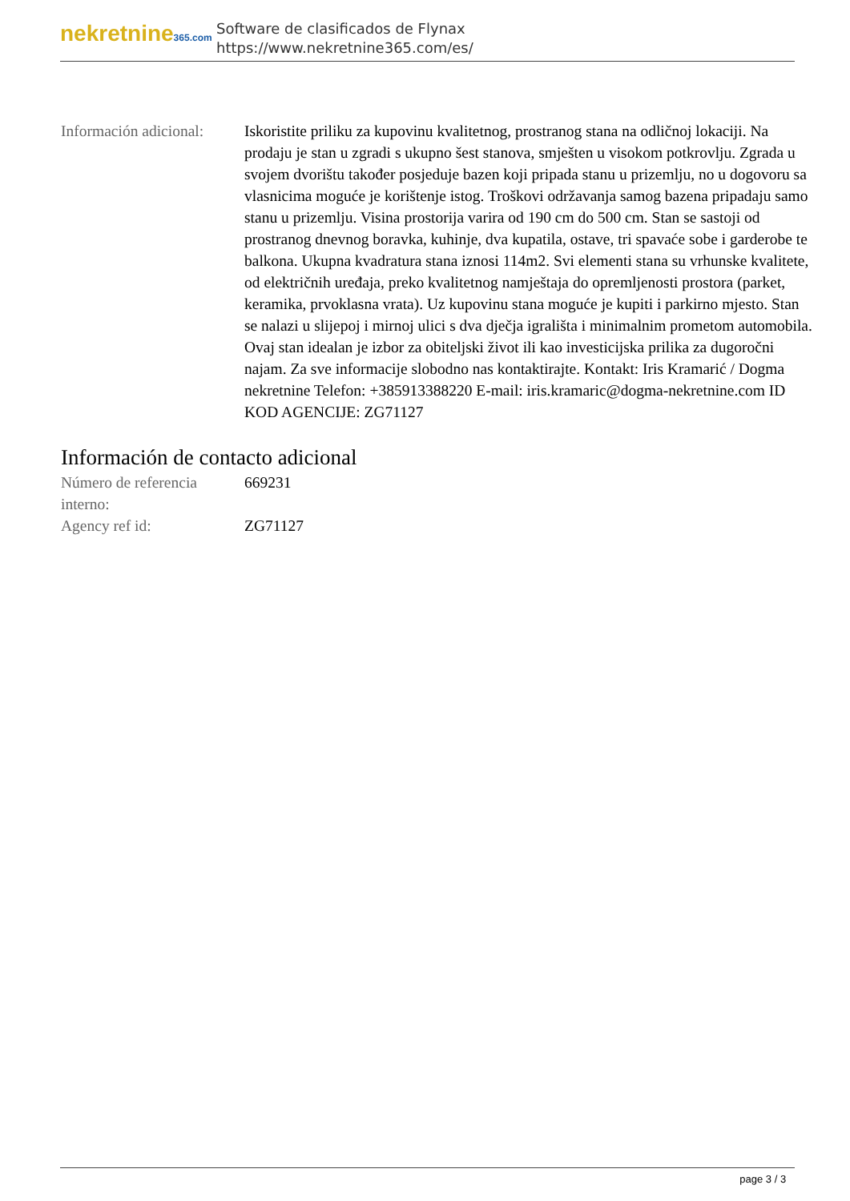nekretnine365.com
Software de clasificados de Flynax
https://www.nekretnine365.com/es/
| Información adicional: | Iskoristite priliku za kupovinu kvalitetnog, prostranog stana na odličnoj lokaciji. Na prodaju je stan u zgradi s ukupno šest stanova, smješten u visokom potkrovlju. Zgrada u svojem dvorištu također posjeduje bazen koji pripada stanu u prizemlju, no u dogovoru sa vlasnicima moguće je korištenje istog. Troškovi održavanja samog bazena pripadaju samo stanu u prizemlju. Visina prostorija varira od 190 cm do 500 cm. Stan se sastoji od prostranog dnevnog boravka, kuhinje, dva kupatila, ostave, tri spavaće sobe i garderobe te balkona. Ukupna kvadratura stana iznosi 114m2. Svi elementi stana su vrhunske kvalitete, od električnih uređaja, preko kvalitetnog namještaja do opremljenosti prostora (parket, keramika, prvoklasna vrata). Uz kupovinu stana moguće je kupiti i parkirno mjesto. Stan se nalazi u slijepoj i mirnoj ulici s dva dječja igrališta i minimalnim prometom automobila. Ovaj stan idealan je izbor za obiteljski život ili kao investicijska prilika za dugoročni najam. Za sve informacije slobodno nas kontaktirajte. Kontakt: Iris Kramarić / Dogma nekretnine Telefon: +385913388220 E-mail: iris.kramaric@dogma-nekretnine.com ID KOD AGENCIJE: ZG71127 |
Información de contacto adicional
| Número de referencia interno: | 669231 |
| Agency ref id: | ZG71127 |
page 3 / 3